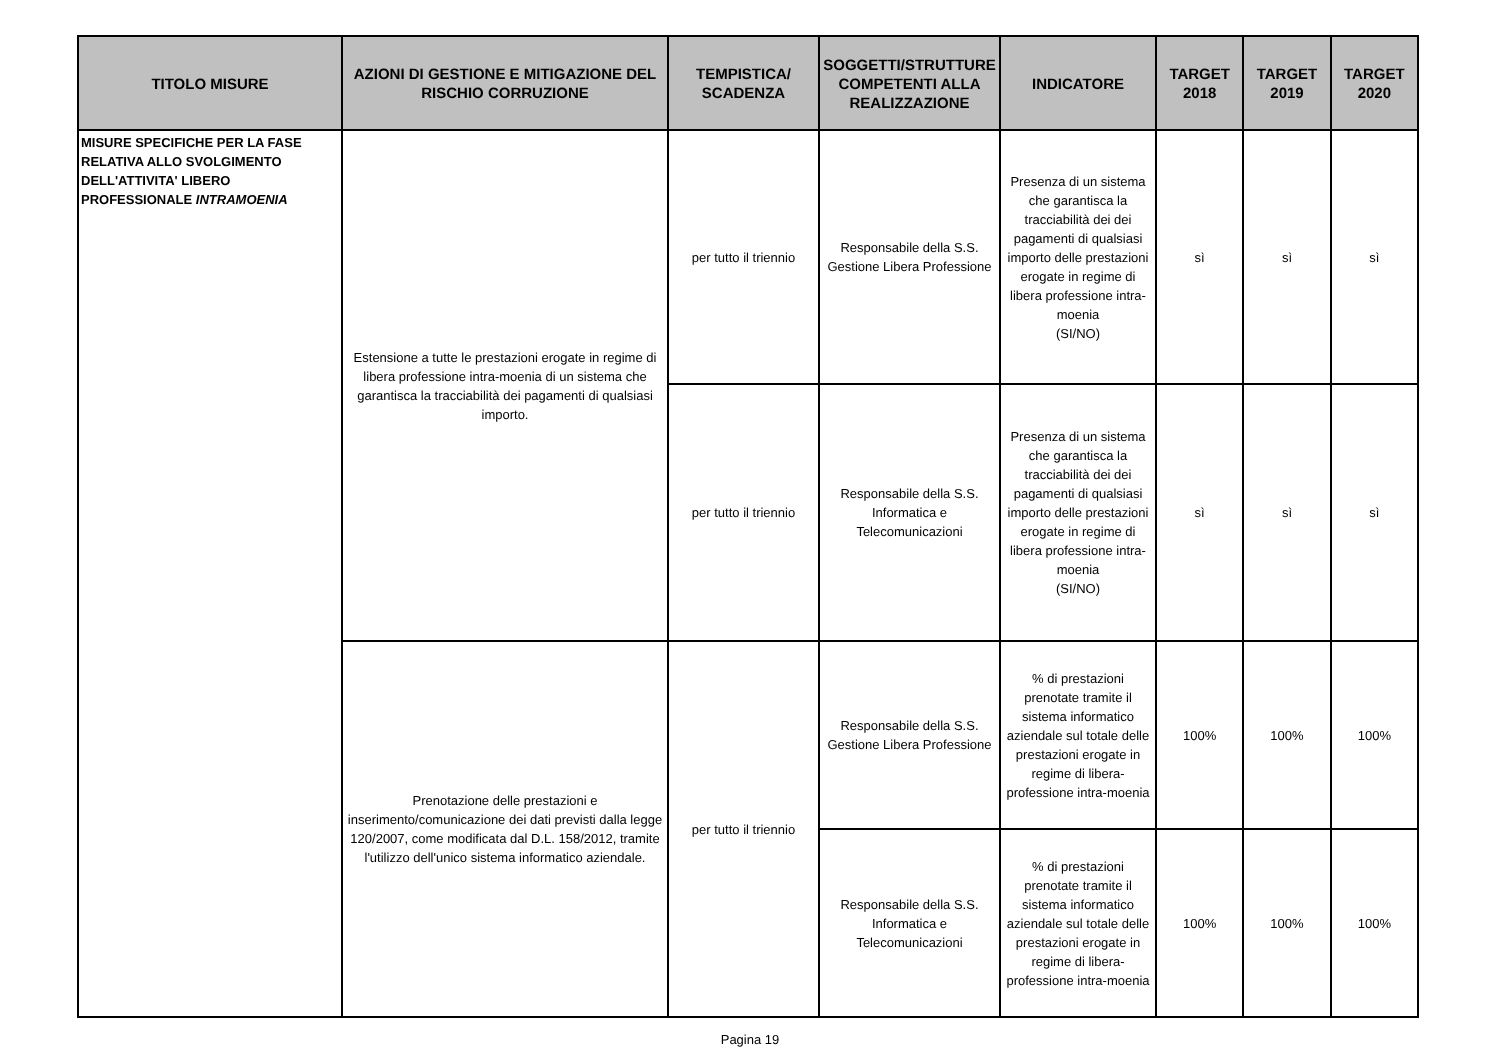| TITOLO MISURE | AZIONI DI GESTIONE E MITIGAZIONE DEL RISCHIO CORRUZIONE | TEMPISTICA/ SCADENZA | SOGGETTI/STRUTTURE COMPETENTI ALLA REALIZZAZIONE | INDICATORE | TARGET 2018 | TARGET 2019 | TARGET 2020 |
| --- | --- | --- | --- | --- | --- | --- | --- |
| MISURE SPECIFICHE PER LA FASE RELATIVA ALLO SVOLGIMENTO DELL'ATTIVITA' LIBERO PROFESSIONALE INTRAMOENIA | Estensione a tutte le prestazioni erogate in regime di libera professione intra-moenia di un sistema che garantisca la tracciabilità dei pagamenti di qualsiasi importo. | per tutto il triennio | Responsabile della S.S. Gestione Libera Professione | Presenza di un sistema che garantisca la tracciabilità dei dei pagamenti di qualsiasi importo delle prestazioni erogate in regime di libera professione intra-moenia (SI/NO) | sì | sì | sì |
| | | per tutto il triennio | Responsabile della S.S. Informatica e Telecomunicazioni | Presenza di un sistema che garantisca la tracciabilità dei dei pagamenti di qualsiasi importo delle prestazioni erogate in regime di libera professione intra-moenia (SI/NO) | sì | sì | sì |
| | Prenotazione delle prestazioni e inserimento/comunicazione dei dati previsti dalla legge 120/2007, come modificata dal D.L. 158/2012, tramite l'utilizzo dell'unico sistema informatico aziendale. | per tutto il triennio | Responsabile della S.S. Gestione Libera Professione | % di prestazioni prenotate tramite il sistema informatico aziendale sul totale delle prestazioni erogate in regime di libera-professione intra-moenia | 100% | 100% | 100% |
| | | | Responsabile della S.S. Informatica e Telecomunicazioni | % di prestazioni prenotate tramite il sistema informatico aziendale sul totale delle prestazioni erogate in regime di libera-professione intra-moenia | 100% | 100% | 100% |
Pagina 19